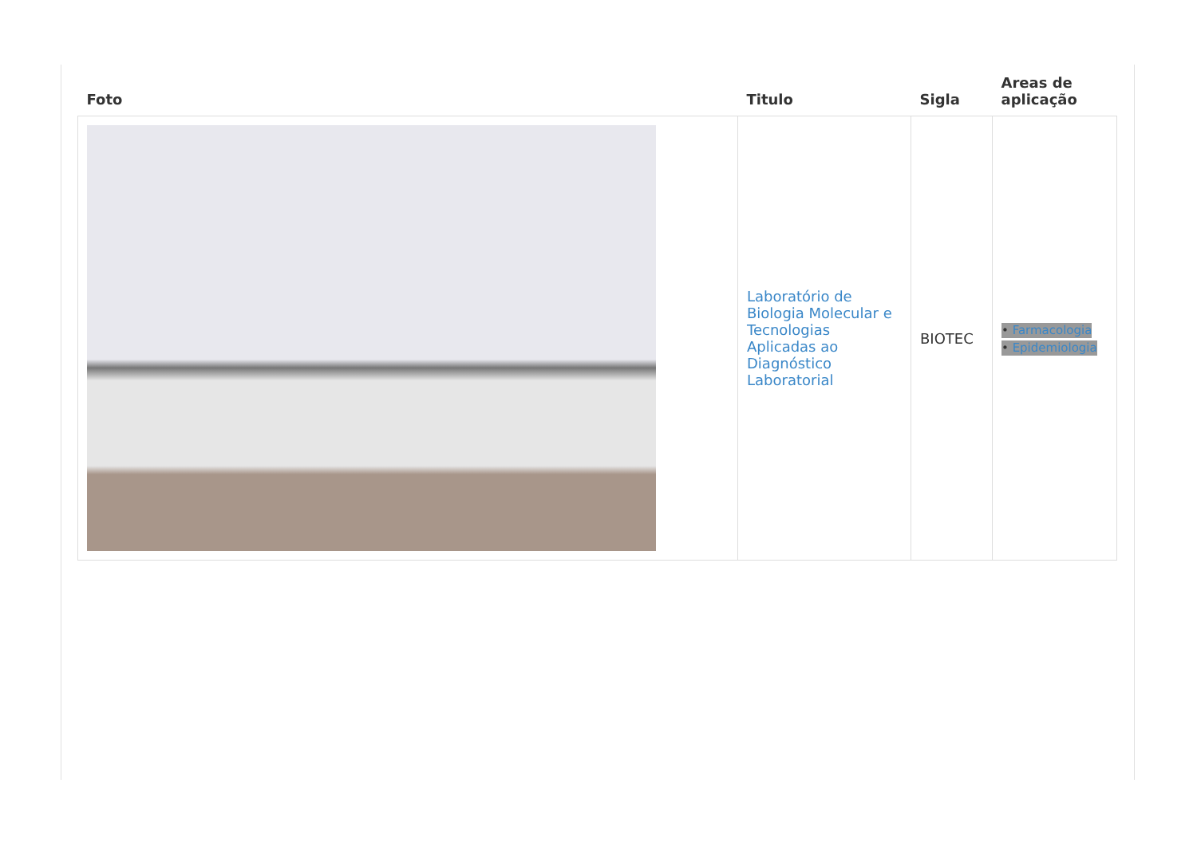| Foto | Titulo | Sigla | Areas de aplicação |
| --- | --- | --- | --- |
| | Laboratório de Biologia Molecular e Tecnologias Aplicadas ao Diagnóstico Laboratorial | BIOTEC | • Farmacologia • Epidemiologia |